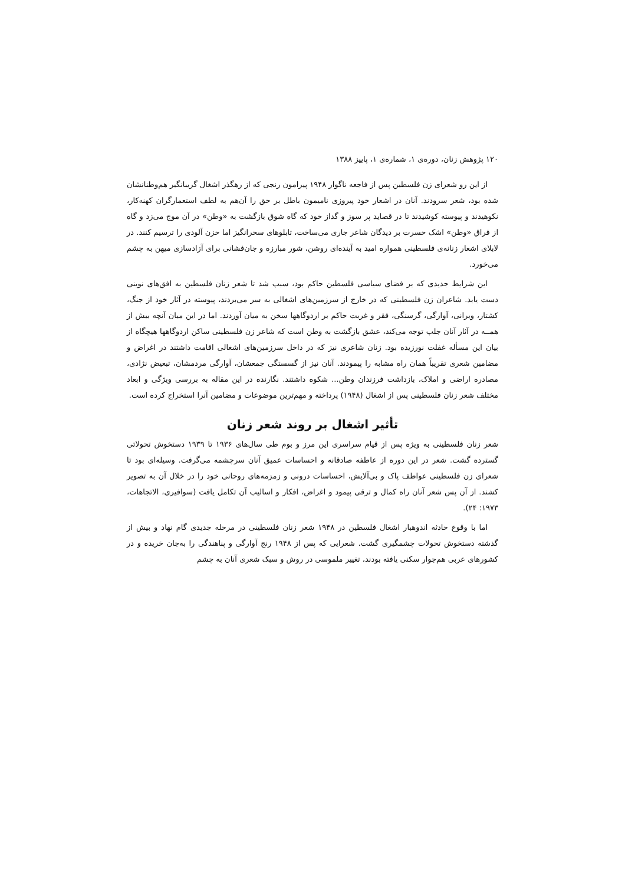۱۲۰ پژوهش زنان، دوره‌ی ۱، شماره‌ی ۱، پاییز ۱۳۸۸
از این رو شعرای زن فلسطین پس از فاجعه ناگوار ۱۹۴۸ پیرامون رنجی که از رهگذر اشغال گریبانگیر هم‌وطنانشان شده بود، شعر سرودند. آنان در اشعار خود پیروزی نامیمون باطل بر حق را آن‌هم به لطف استعمارگران کهنه‌کار، نکوهیدند و پیوسته کوشیدند تا در قصاید پر سوز و گداز خود که گاه شوق بازگشت به «وطن» در آن موج می‌زد و گاه از فراق «وطن» اشک حسرت بر دیدگان شاعر جاری می‌ساخت، تابلوهای سحرانگیز اما حزن آلودی را ترسیم کنند. در لابلای اشعار زنانه‌ی فلسطینی همواره امید به آینده‌ای روشن، شور مبارزه و جان‌فشانی برای آزادسازی میهن به چشم می‌خورد.
این شرایط جدیدی که بر فضای سیاسی فلسطین حاکم بود، سبب شد تا شعر زنان فلسطین به افق‌های نوینی دست یابد. شاعران زن فلسطینی که در خارج از سرزمین‌های اشغالی به سر می‌بردند، پیوسته در آثار خود از جنگ، کشتار، ویرانی، آوارگی، گرسنگی، فقر و غربت حاکم بر اردوگاهها سخن به میان آوردند. اما در این میان آنچه بیش از همــه در آثار آنان جلب توجه می‌کند، عشق بازگشت به وطن است که شاعر زن فلسطینی ساکن اردوگاهها هیچگاه از بیان این مسأله غفلت نورزیده بود. زنان شاعری نیز که در داخل سرزمین‌های اشغالی اقامت داشتند در اغراض و مضامین شعری تقریباً همان راه مشابه را پیمودند. آنان نیز از گسستگی جمعشان، آوارگی مردمشان، تبعیض نژادی، مصادره اراضی و املاک، بازداشت فرزندان وطن... شکوه داشتند. نگارنده در این مقاله به بررسی ویژگی و ابعاد مختلف شعر زنان فلسطینی پس از اشغال (۱۹۴۸) پرداخته و مهم‌ترین موضوعات و مضامین آنرا استخراج کرده است.
تأثیر اشغال بر روند شعر زنان
شعر زنان فلسطینی به ویژه پس از قیام سراسری این مرز و بوم طی سال‌های ۱۹۳۶ تا ۱۹۳۹ دستخوش تحولاتی گسترده گشت. شعر در این دوره از عاطفه صادقانه و احساسات عمیق آنان سرچشمه می‌گرفت. وسیله‌ای بود تا شعرای زن فلسطینی عواطف پاک و بی‌آلایش، احساسات درونی و زمزمه‌های روحانی خود را در خلال آن به تصویر کشند. از آن پس شعر آنان راه کمال و ترقی پیمود و اغراض، افکار و اسالیب آن تکامل یافت (سوافیری، الاتجاهات، ۱۹۷۳: ۲۴).
اما با وقوع حادثه اندوهبار اشغال فلسطین در ۱۹۴۸ شعر زنان فلسطینی در مرحله جدیدی گام نهاد و بیش از گذشته دستخوش تحولات چشمگیری گشت. شعرایی که پس از ۱۹۴۸ رنج آوارگی و پناهندگی را به‌جان خریده و در کشورهای عربی هم‌جوار سکنی یافته بودند، تغییر ملموسی در روش و سبک شعری آنان به چشم